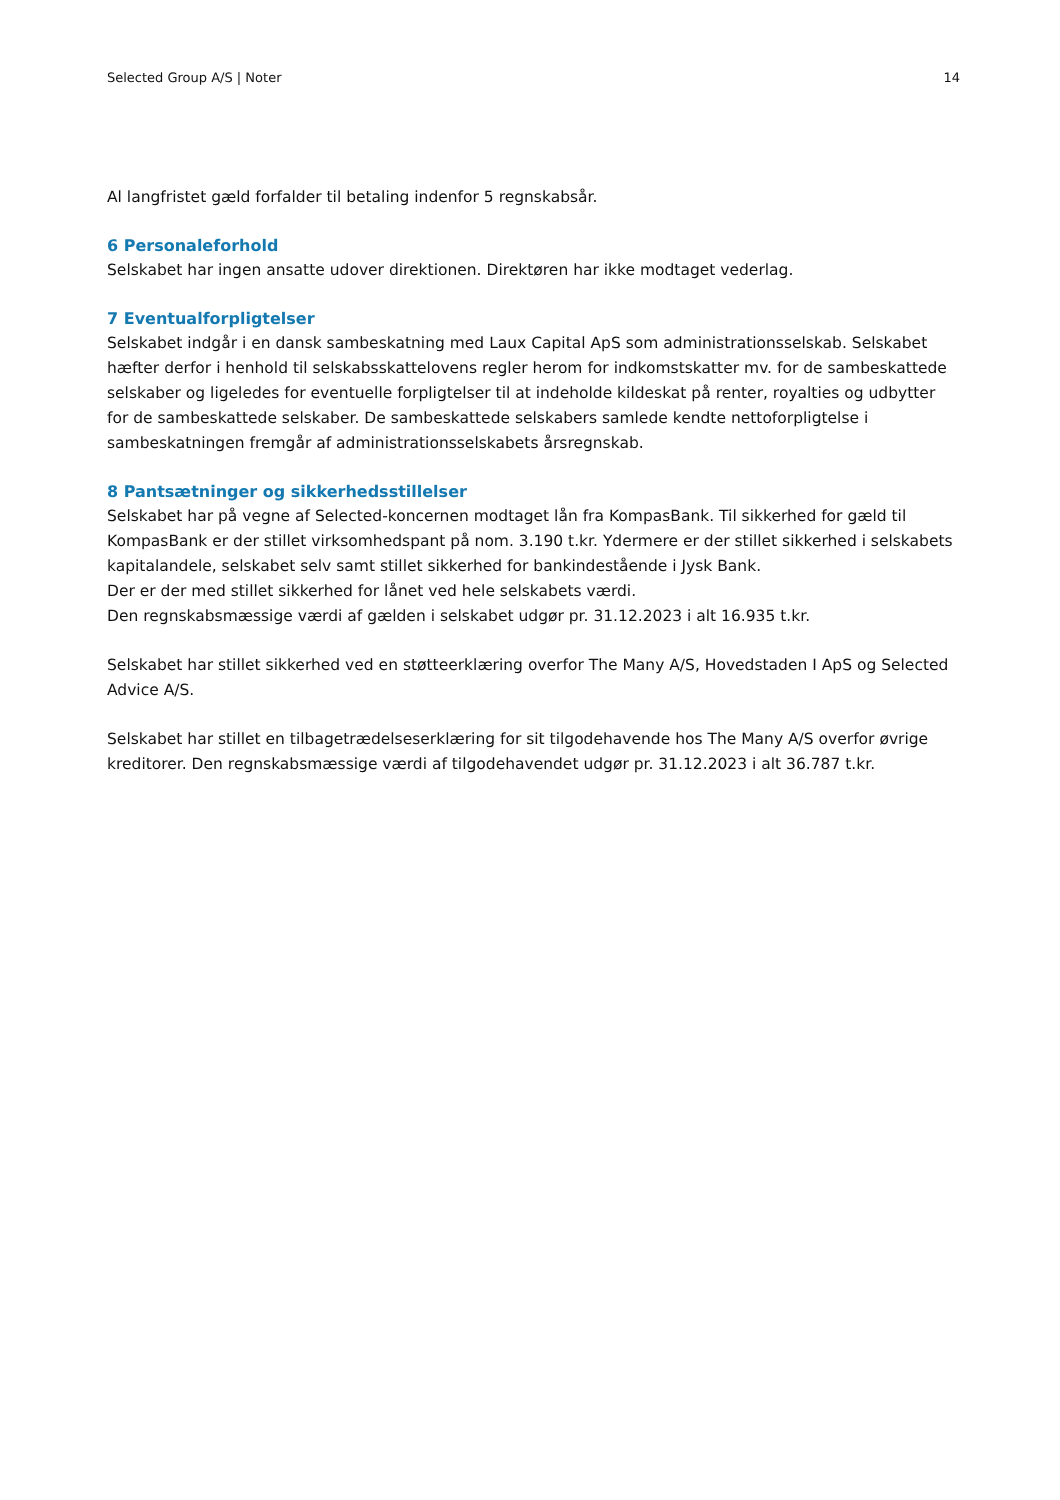Selected Group A/S | Noter 14
Al langfristet gæld forfalder til betaling indenfor 5 regnskabsår.
6 Personaleforhold
Selskabet har ingen ansatte udover direktionen. Direktøren har ikke modtaget vederlag.
7 Eventualforpligtelser
Selskabet indgår i en dansk sambeskatning med Laux Capital ApS som administrationsselskab. Selskabet hæfter derfor i henhold til selskabsskattelovens regler herom for indkomstskatter mv. for de sambeskattede selskaber og ligeledes for eventuelle forpligtelser til at indeholde kildeskat på renter, royalties og udbytter for de sambeskattede selskaber. De sambeskattede selskabers samlede kendte nettoforpligtelse i sambeskatningen fremgår af administrationsselskabets årsregnskab.
8 Pantsætninger og sikkerhedsstillelser
Selskabet har på vegne af Selected-koncernen modtaget lån fra KompasBank. Til sikkerhed for gæld til KompasBank er der stillet virksomhedspant på nom. 3.190 t.kr. Ydermere er der stillet sikkerhed i selskabets kapitalandele, selskabet selv samt stillet sikkerhed for bankindestående i Jysk Bank.
Der er der med stillet sikkerhed for lånet ved hele selskabets værdi.
Den regnskabsmæssige værdi af gælden i selskabet udgør pr. 31.12.2023 i alt 16.935 t.kr.
Selskabet har stillet sikkerhed ved en støtteerklæring overfor The Many A/S, Hovedstaden I ApS og Selected Advice A/S.
Selskabet har stillet en tilbagetrædelseserklæring for sit tilgodehavende hos The Many A/S overfor øvrige kreditorer. Den regnskabsmæssige værdi af tilgodehavendet udgør pr. 31.12.2023 i alt 36.787 t.kr.